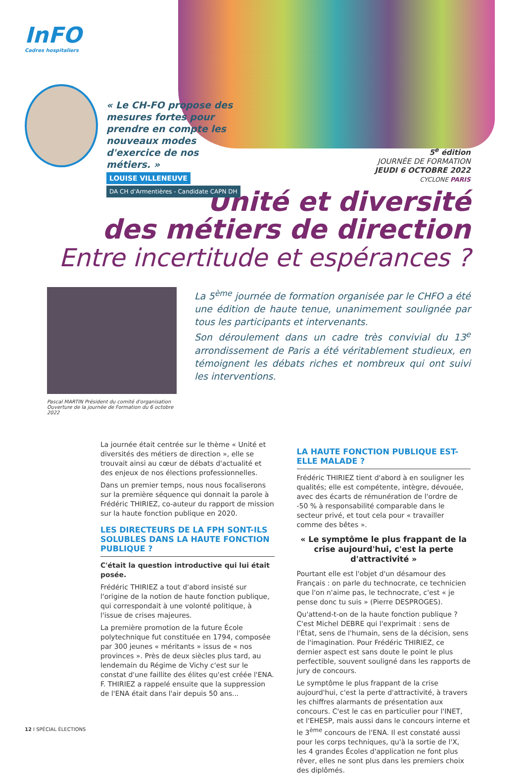InFO
Cadres hospitaliers
« Le CH-FO propose des mesures fortes pour prendre en compte les nouveaux modes d'exercice de nos métiers. »
LOUISE VILLENEUVE
DA CH d'Armentières - Candidate CAPN DH
5<sup>e</sup> édition
JOURNÉE DE FORMATION
JEUDI 6 OCTOBRE 2022
CYCLONE PARIS
Unité et diversité
des métiers de direction
Entre incertitude et espérances ?
Pascal MARTIN Président du comité d'organisation
Ouverture de la journée de Formation du 6 octobre 2022
La 5<sup>ème</sup> journée de formation organisée par le CHFO a été une édition de haute tenue, unanimement soulignée par tous les participants et intervenants.
Son déroulement dans un cadre très convivial du 13<sup>e</sup> arrondissement de Paris a été véritablement studieux, en témoignent les débats riches et nombreux qui ont suivi les interventions.
La journée était centrée sur le thème « Unité et diversités des métiers de direction », elle se trouvait ainsi au cœur de débats d'actualité et des enjeux de nos élections professionnelles.
Dans un premier temps, nous nous focaliserons sur la première séquence qui donnait la parole à Frédéric THIRIEZ, co-auteur du rapport de mission sur la haute fonction publique en 2020.
LES DIRECTEURS DE LA FPH SONT-ILS SOLUBLES DANS LA HAUTE FONCTION PUBLIQUE ?
C'était la question introductive qui lui était posée.
Frédéric THIRIEZ a tout d'abord insisté sur l'origine de la notion de haute fonction publique, qui correspondait à une volonté politique, à l'issue de crises majeures.
La première promotion de la future École polytechnique fut constituée en 1794, composée par 300 jeunes « méritants » issus de « nos provinces ». Près de deux siècles plus tard, au lendemain du Régime de Vichy c'est sur le constat d'une faillite des élites qu'est créée l'ENA. F. THIRIEZ a rappelé ensuite que la suppression de l'ENA était dans l'air depuis 50 ans...
LA HAUTE FONCTION PUBLIQUE EST-ELLE MALADE ?
Frédéric THIRIEZ tient d'abord à en souligner les qualités; elle est compétente, intègre, dévouée, avec des écarts de rémunération de l'ordre de -50 % à responsabilité comparable dans le secteur privé, et tout cela pour « travailler comme des bêtes ».
« Le symptôme le plus frappant de la crise aujourd'hui, c'est la perte d'attractivité »
Pourtant elle est l'objet d'un désamour des Français : on parle du technocrate, ce technicien que l'on n'aime pas, le technocrate, c'est « je pense donc tu suis » (Pierre DESPROGES).
Qu'attend-t-on de la haute fonction publique ? C'est Michel DEBRE qui l'exprimait : sens de l'État, sens de l'humain, sens de la décision, sens de l'imagination. Pour Frédéric THIRIEZ, ce dernier aspect est sans doute le point le plus perfectible, souvent souligné dans les rapports de jury de concours.
Le symptôme le plus frappant de la crise aujourd'hui, c'est la perte d'attractivité, à travers les chiffres alarmants de présentation aux concours. C'est le cas en particulier pour l'INET, et l'EHESP, mais aussi dans le concours interne et le 3<sup>ème</sup> concours de l'ENA. Il est constaté aussi pour les corps techniques, qu'à la sortie de l'X, les 4 grandes Écoles d'application ne font plus rêver, elles ne sont plus dans les premiers choix des diplômés.
12 I SPÉCIAL ÉLECTIONS